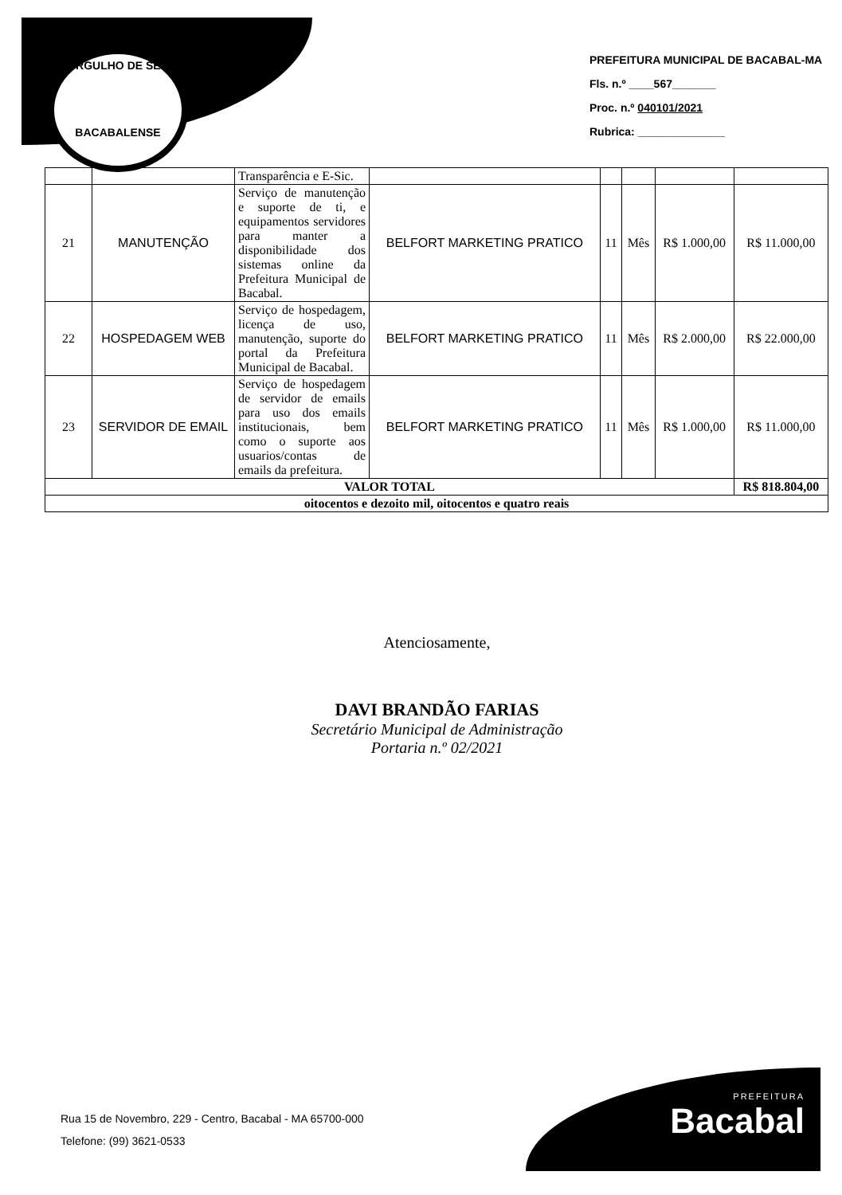ORGULHO DE SER
BACABALENSE
PREFEITURA MUNICIPAL DE BACABAL-MA
Fls. n.º ____567_______
Proc. n.º 040101/2021
Rubrica: ______________
| | | Transparência e E-Sic. | | | | | |
| 21 | MANUTENÇÃO | Serviço de manutenção e suporte de ti, e equipamentos servidores para manter a disponibilidade dos sistemas online da Prefeitura Municipal de Bacabal. | BELFORT MARKETING PRATICO | 11 | Mês | R$ 1.000,00 | R$ 11.000,00 |
| 22 | HOSPEDAGEM WEB | Serviço de hospedagem, licença de uso, manutenção, suporte do portal da Prefeitura Municipal de Bacabal. | BELFORT MARKETING PRATICO | 11 | Mês | R$ 2.000,00 | R$ 22.000,00 |
| 23 | SERVIDOR DE EMAIL | Serviço de hospedagem de servidor de emails para uso dos emails institucionais, bem como o suporte aos usuarios/contas de emails da prefeitura. | BELFORT MARKETING PRATICO | 11 | Mês | R$ 1.000,00 | R$ 11.000,00 |
| VALOR TOTAL | | | | | | | R$ 818.804,00 |
| oitocentos e dezoito mil, oitocentos e quatro reais | | | | | | | |
Atenciosamente,
DAVI BRANDÃO FARIAS
Secretário Municipal de Administração
Portaria n.º 02/2021
Rua 15 de Novembro, 229 - Centro, Bacabal - MA 65700-000
Telefone: (99) 3621-0533
PREFEITURA
Bacabal